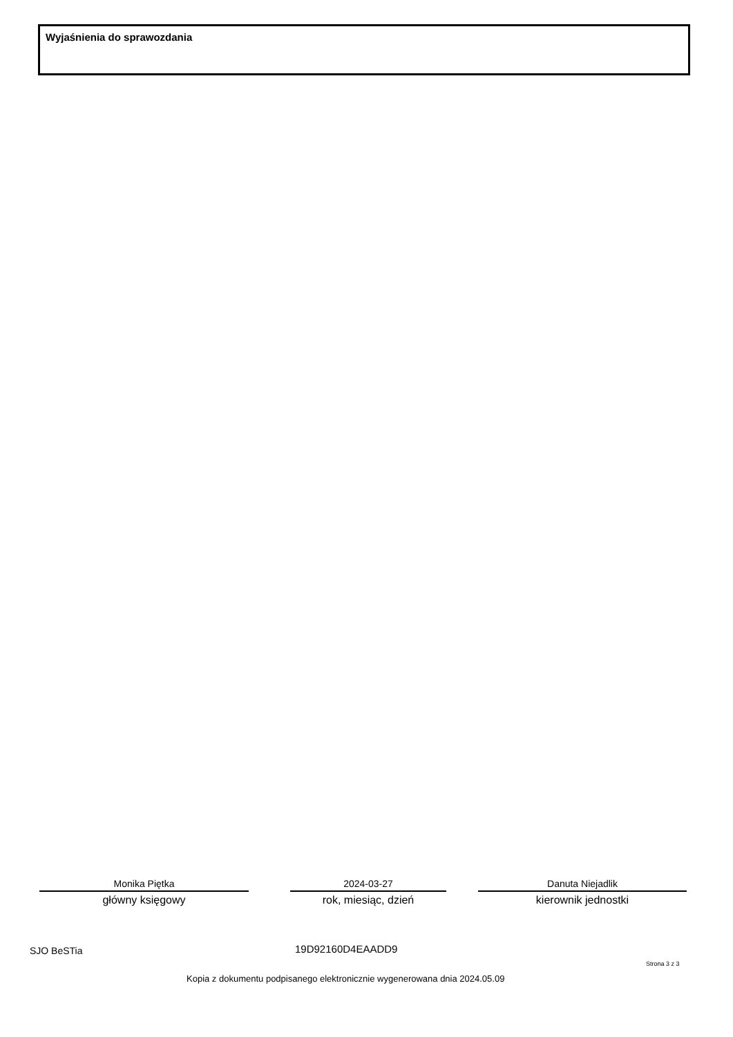Wyjaśnienia do sprawozdania
Monika Piętka
główny księgowy
2024-03-27
rok, miesiąc, dzień
Danuta Niejadlik
kierownik jednostki
SJO BeSTia 19D92160D4EAADD9
Strona 3 z 3
Kopia z dokumentu podpisanego elektronicznie wygenerowana dnia 2024.05.09